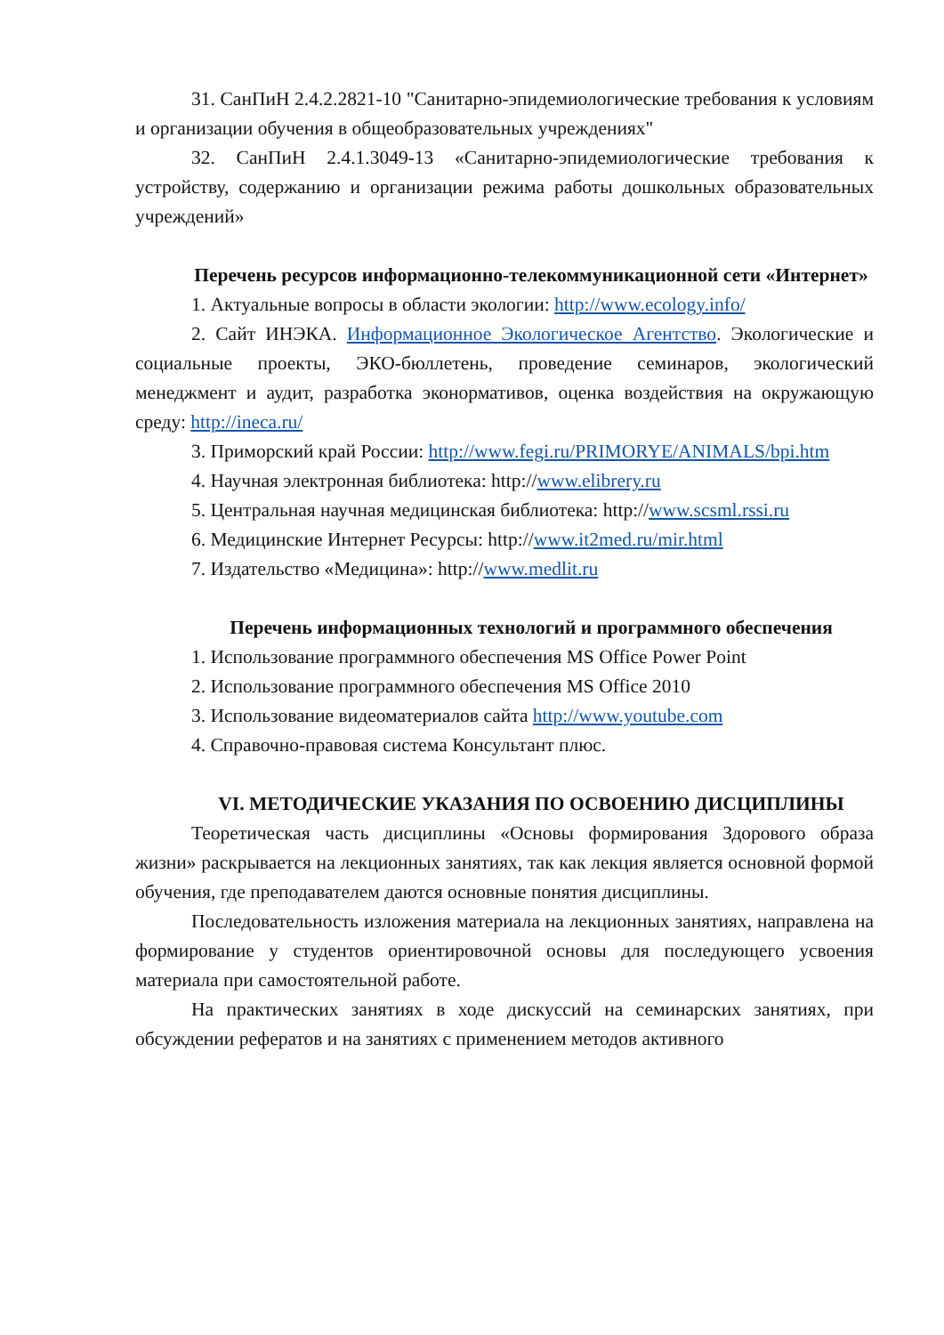31. СанПиН 2.4.2.2821-10 "Санитарно-эпидемиологические требования к условиям и организации обучения в общеобразовательных учреждениях"
32. СанПиН 2.4.1.3049-13 «Санитарно-эпидемиологические требования к устройству, содержанию и организации режима работы дошкольных образовательных учреждений»
Перечень ресурсов информационно-телекоммуникационной сети «Интернет»
1. Актуальные вопросы в области экологии: http://www.ecology.info/
2. Сайт ИНЭКА. Информационное Экологическое Агентство. Экологические и социальные проекты, ЭКО-бюллетень, проведение семинаров, экологический менеджмент и аудит, разработка эконормативов, оценка воздействия на окружающую среду: http://ineca.ru/
3. Приморский край России: http://www.fegi.ru/PRIMORYE/ANIMALS/bpi.htm
4. Научная электронная библиотека: http://www.elibrery.ru
5. Центральная научная медицинская библиотека: http://www.scsml.rssi.ru
6. Медицинские Интернет Ресурсы: http://www.it2med.ru/mir.html
7. Издательство «Медицина»: http://www.medlit.ru
Перечень информационных технологий и программного обеспечения
1. Использование программного обеспечения MS Office Power Point
2. Использование программного обеспечения MS Office 2010
3. Использование видеоматериалов сайта http://www.youtube.com
4. Справочно-правовая система Консультант плюс.
VI. МЕТОДИЧЕСКИЕ УКАЗАНИЯ ПО ОСВОЕНИЮ ДИСЦИПЛИНЫ
Теоретическая часть дисциплины «Основы формирования Здорового образа жизни» раскрывается на лекционных занятиях, так как лекция является основной формой обучения, где преподавателем даются основные понятия дисциплины.
Последовательность изложения материала на лекционных занятиях, направлена на формирование у студентов ориентировочной основы для последующего усвоения материала при самостоятельной работе.
На практических занятиях в ходе дискуссий на семинарских занятиях, при обсуждении рефератов и на занятиях с применением методов активного